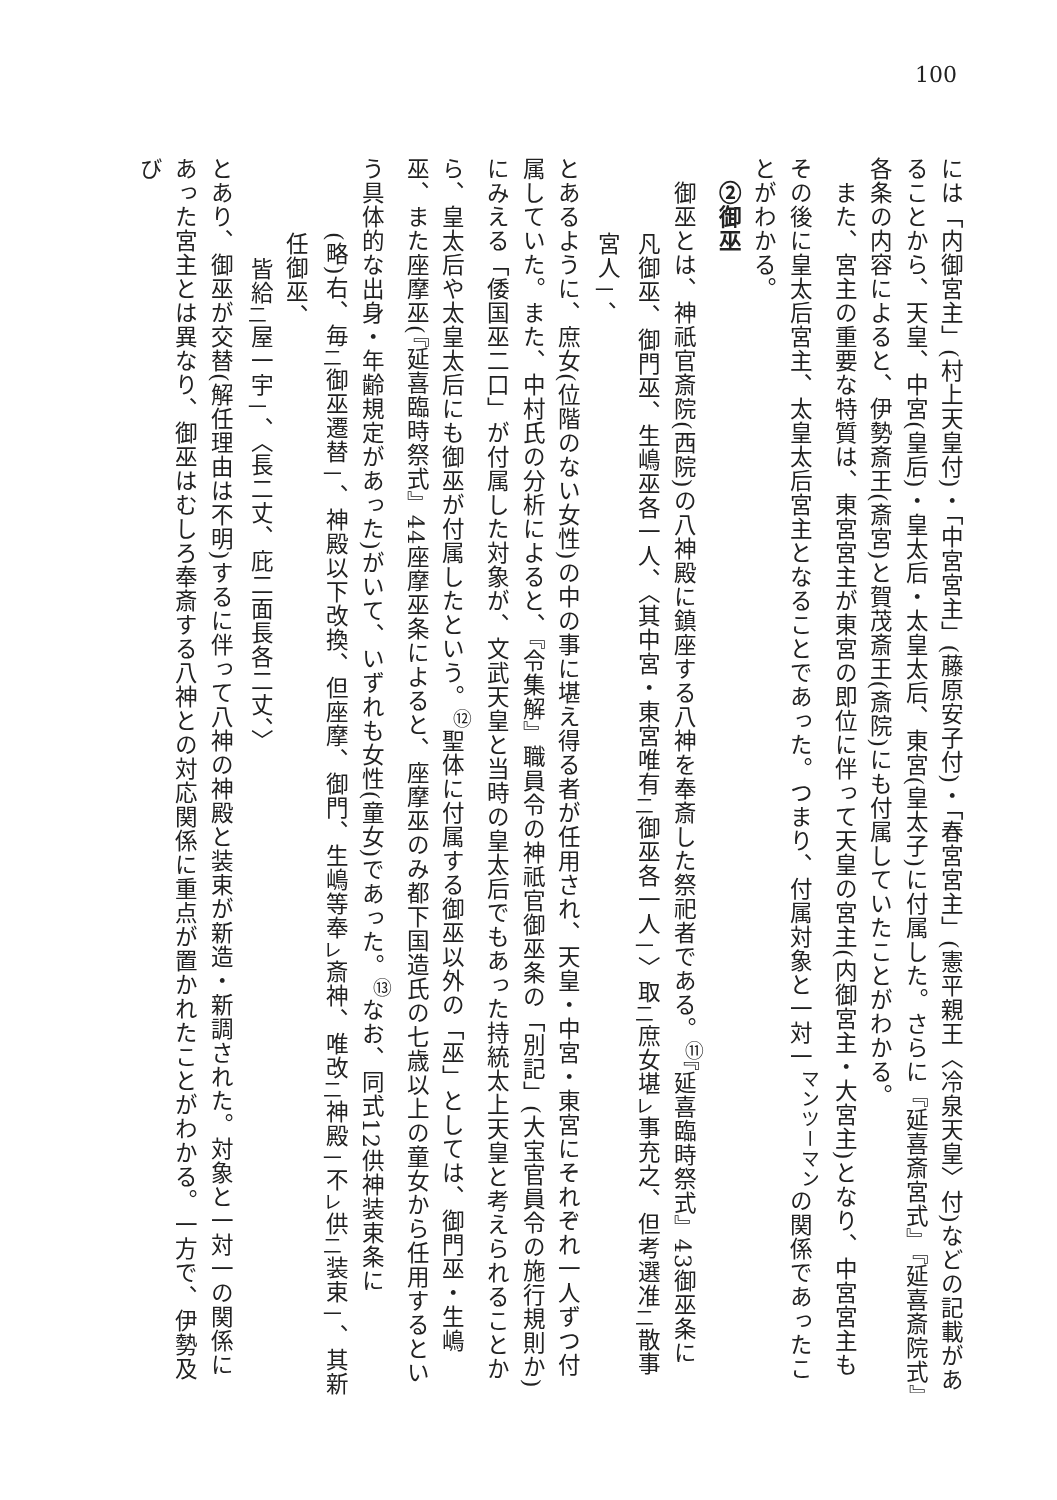100
には「内御宮主」(村上天皇付)・「中宮宮主」(藤原安子付)・「春宮宮主」(憲平親王〈冷泉天皇〉付)などの記載があることから、天皇、中宮(皇后)・皇太后・太皇太后、東宮(皇太子)に付属した。さらに『延喜斎宮式』『延喜斎院式』各条の内容によると、伊勢斎王(斎宮)と賀茂斎王(斎院)にも付属していたことがわかる。
　また、宮主の重要な特質は、東宮宮主が東宮の即位に伴って天皇の宮主(内御宮主・大宮主)となり、中宮宮主もその後に皇太后宮主、太皇太后宮主となることであった。つまり、付属対象と一対一<sup>マンツーマン</sup>の関係であったことがわかる。
②御巫
　御巫とは、神祇官斎院(西院)の八神殿に鎮座する八神を奉斎した祭祀者である。<sup>⑪</sup>『延喜臨時祭式』43御巫条に
凡御巫、御門巫、生嶋巫各一人、〈其中宮・東宮唯有<sub>二</sub>御巫各一人<sub>一</sub>〉取<sub>二</sub>庶女堪<sub>レ</sub>事充之、但考選准<sub>二</sub>散事宮人<sub>一</sub>、
とあるように、庶女(位階のない女性)の中の事に堪え得る者が任用され、天皇・中宮・東宮にそれぞれ一人ずつ付属していた。また、中村氏の分析によると、『令集解』職員令の神祇官御巫条の「別記」(大宝官員令の施行規則か)にみえる「倭国巫二口」が付属した対象が、文武天皇と当時の皇太后でもあった持統太上天皇と考えられることから、皇太后や太皇太后にも御巫が付属したという。<sup>⑫</sup>聖体に付属する御巫以外の「巫」としては、御門巫・生嶋巫、また座摩巫(『延喜臨時祭式』44座摩巫条によると、座摩巫のみ都下国造氏の七歳以上の童女から任用するという具体的な出身・年齢規定があった)がいて、いずれも女性(童女)であった。<sup>⑬</sup>なお、同式12供神装束条に
(略)右、毎<sub>二</sub>御巫遷替<sub>一</sub>、神殿以下改換、但座摩、御門、生嶋等奉<sub>レ</sub>斎神、唯改<sub>二</sub>神殿<sub>一</sub>不<sub>レ</sub>供<sub>二</sub>装束<sub>一</sub>、其新任御巫、
皆給<sub>二</sub>屋一宇<sub>一</sub>、〈長二丈、庇二面長各二丈、〉
とあり、御巫が交替(解任理由は不明)するに伴って八神の神殿と装束が新造・新調された。対象と一対一の関係にあった宮主とは異なり、御巫はむしろ奉斎する八神との対応関係に重点が置かれたことがわかる。一方で、伊勢及び